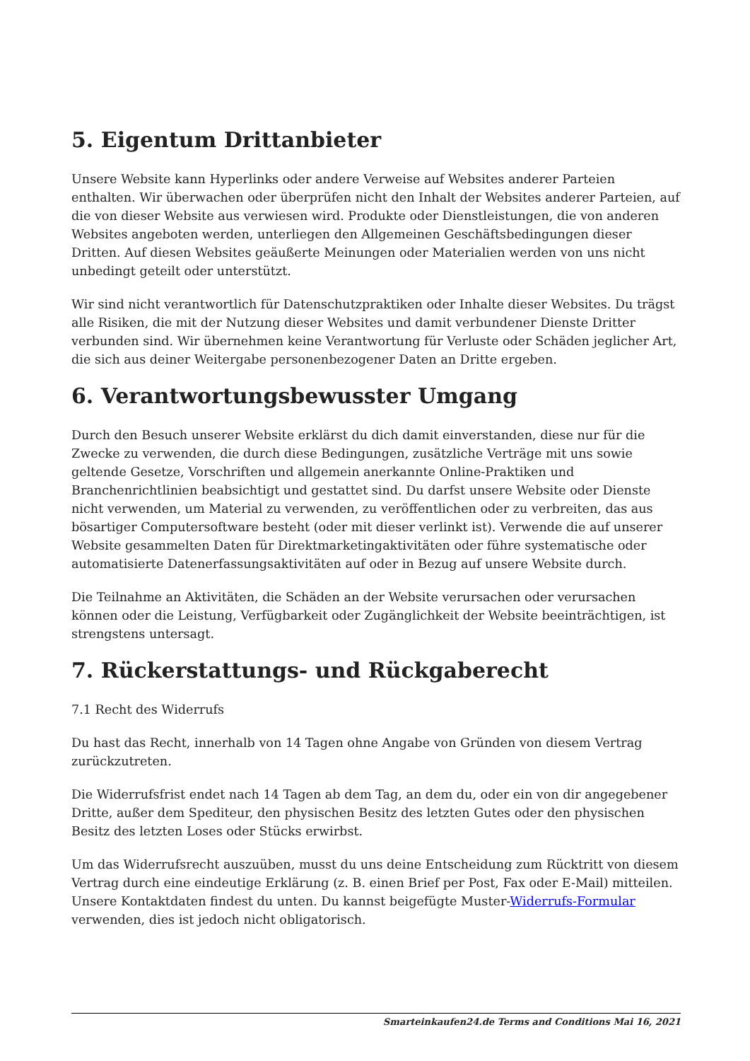5. Eigentum Drittanbieter
Unsere Website kann Hyperlinks oder andere Verweise auf Websites anderer Parteien enthalten. Wir überwachen oder überprüfen nicht den Inhalt der Websites anderer Parteien, auf die von dieser Website aus verwiesen wird. Produkte oder Dienstleistungen, die von anderen Websites angeboten werden, unterliegen den Allgemeinen Geschäftsbedingungen dieser Dritten. Auf diesen Websites geäußerte Meinungen oder Materialien werden von uns nicht unbedingt geteilt oder unterstützt.
Wir sind nicht verantwortlich für Datenschutzpraktiken oder Inhalte dieser Websites. Du trägst alle Risiken, die mit der Nutzung dieser Websites und damit verbundener Dienste Dritter verbunden sind. Wir übernehmen keine Verantwortung für Verluste oder Schäden jeglicher Art, die sich aus deiner Weitergabe personenbezogener Daten an Dritte ergeben.
6. Verantwortungsbewusster Umgang
Durch den Besuch unserer Website erklärst du dich damit einverstanden, diese nur für die Zwecke zu verwenden, die durch diese Bedingungen, zusätzliche Verträge mit uns sowie geltende Gesetze, Vorschriften und allgemein anerkannte Online-Praktiken und Branchenrichtlinien beabsichtigt und gestattet sind. Du darfst unsere Website oder Dienste nicht verwenden, um Material zu verwenden, zu veröffentlichen oder zu verbreiten, das aus bösartiger Computersoftware besteht (oder mit dieser verlinkt ist). Verwende die auf unserer Website gesammelten Daten für Direktmarketingaktivitäten oder führe systematische oder automatisierte Datenerfassungsaktivitäten auf oder in Bezug auf unsere Website durch.
Die Teilnahme an Aktivitäten, die Schäden an der Website verursachen oder verursachen können oder die Leistung, Verfügbarkeit oder Zugänglichkeit der Website beeinträchtigen, ist strengstens untersagt.
7. Rückerstattungs- und Rückgaberecht
7.1 Recht des Widerrufs
Du hast das Recht, innerhalb von 14 Tagen ohne Angabe von Gründen von diesem Vertrag zurückzutreten.
Die Widerrufsfrist endet nach 14 Tagen ab dem Tag, an dem du, oder ein von dir angegebener Dritte, außer dem Spediteur, den physischen Besitz des letzten Gutes oder den physischen Besitz des letzten Loses oder Stücks erwirbst.
Um das Widerrufsrecht auszuüben, musst du uns deine Entscheidung zum Rücktritt von diesem Vertrag durch eine eindeutige Erklärung (z. B. einen Brief per Post, Fax oder E-Mail) mitteilen. Unsere Kontaktdaten findest du unten. Du kannst beigefügte Muster-Widerrufs-Formular verwenden, dies ist jedoch nicht obligatorisch.
Smarteinkaufen24.de Terms and Conditions Mai 16, 2021